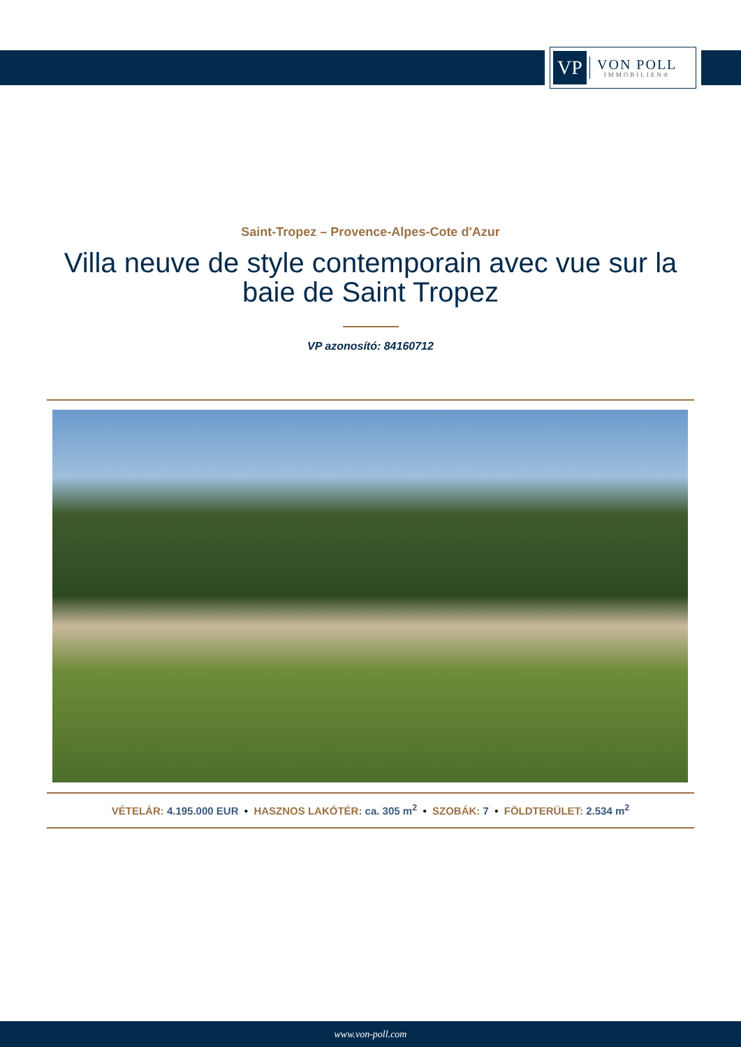VP
VON POLL
IMMOBILIEN®
Saint-Tropez – Provence-Alpes-Cote d'Azur
Villa neuve de style contemporain avec vue sur la
baie de Saint Tropez
VP azonosító: 84160712
VÉTELÁR: 4.195.000 EUR • HASZNOS LAKÓTÉR: ca. 305 m<sup>2</sup> • SZOBÁK: 7 • FÖLDTERÜLET: 2.534 m<sup>2</sup>
www.von-poll.com